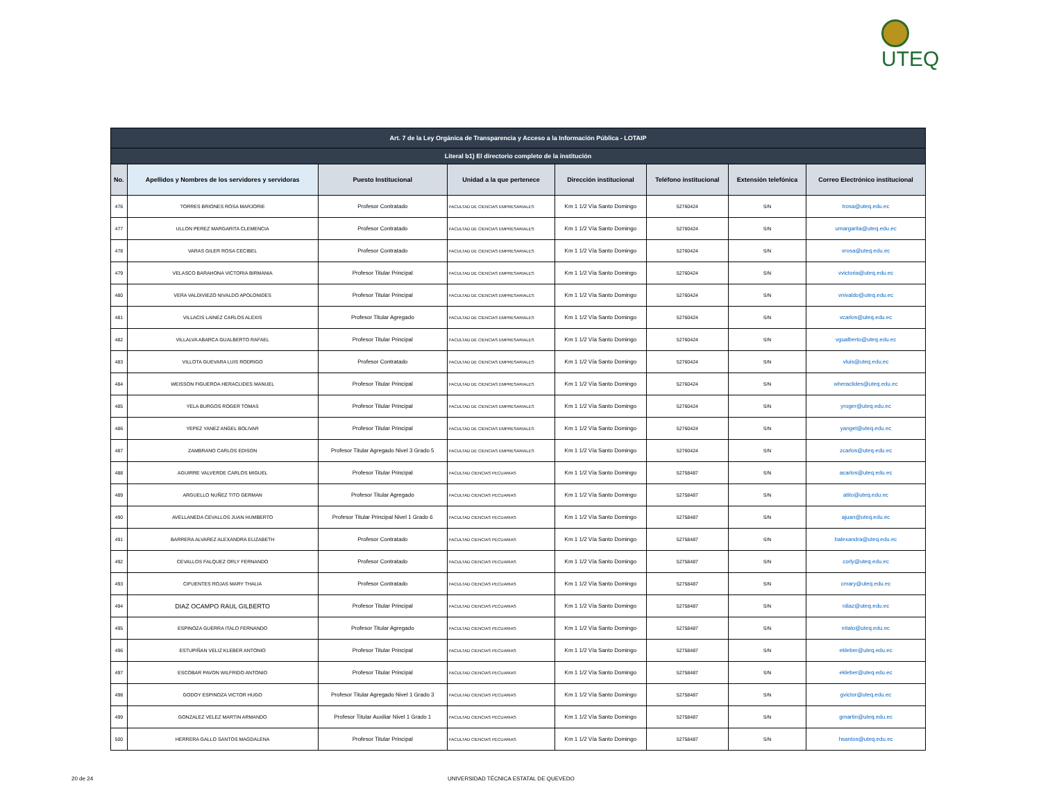UTEQ
| Art. 7 de la Ley Orgánica de Transparencia y Acceso a la Información Pública - LOTAIP | | | | | | | |
| --- | --- | --- | --- | --- | --- | --- | --- |
| Literal b1) El directorio completo de la institución | | | | | | | |
| No. | Apellidos y Nombres de los servidores y servidoras | Puesto Institucional | Unidad a la que pertenece | Dirección institucional | Teléfono institucional | Extensión telefónica | Correo Electrónico institucional |
| 476 | TORRES BRIONES ROSA MARJORIE | Profesor Contratado | FACULTAD DE CIENCIAS EMPRESARIALES | Km 1 1/2 Vía Santo Domingo | 52760424 | S/N | trosa@uteq.edu.ec |
| 477 | ULLON PEREZ MARGARITA CLEMENCIA | Profesor Contratado | FACULTAD DE CIENCIAS EMPRESARIALES | Km 1 1/2 Vía Santo Domingo | 52760424 | S/N | umargarita@uteq.edu.ec |
| 478 | VARAS GILER ROSA CECIBEL | Profesor Contratado | FACULTAD DE CIENCIAS EMPRESARIALES | Km 1 1/2 Vía Santo Domingo | 52760424 | S/N | vrosa@uteq.edu.ec |
| 479 | VELASCO BARAHONA VICTORIA BIRMANIA | Profesor Titular Principal | FACULTAD DE CIENCIAS EMPRESARIALES | Km 1 1/2 Vía Santo Domingo | 52760424 | S/N | vvictoria@uteq.edu.ec |
| 480 | VERA VALDIVIEZO NIVALDO APOLONIDES | Profesor Titular Principal | FACULTAD DE CIENCIAS EMPRESARIALES | Km 1 1/2 Vía Santo Domingo | 52760424 | S/N | vnivaldo@uteq.edu.ec |
| 481 | VILLACIS LAINEZ CARLOS ALEXIS | Profesor Titular Agregado | FACULTAD DE CIENCIAS EMPRESARIALES | Km 1 1/2 Vía Santo Domingo | 52760424 | S/N | vcarlos@uteq.edu.ec |
| 482 | VILLALVA ABARCA GUALBERTO RAFAEL | Profesor Titular Principal | FACULTAD DE CIENCIAS EMPRESARIALES | Km 1 1/2 Vía Santo Domingo | 52760424 | S/N | vgualberto@uteq.edu.ec |
| 483 | VILLOTA GUEVARA LUIS RODRIGO | Profesor Contratado | FACULTAD DE CIENCIAS EMPRESARIALES | Km 1 1/2 Vía Santo Domingo | 52760424 | S/N | vluis@uteq.edu.ec |
| 484 | WEISSON FIGUEROA HERACLIDES MANUEL | Profesor Titular Principal | FACULTAD DE CIENCIAS EMPRESARIALES | Km 1 1/2 Vía Santo Domingo | 52760424 | S/N | wheraclides@uteq.edu.ec |
| 485 | YELA BURGOS ROGER TOMAS | Profesor Titular Principal | FACULTAD DE CIENCIAS EMPRESARIALES | Km 1 1/2 Vía Santo Domingo | 52760424 | S/N | yroger@uteq.edu.ec |
| 486 | YEPEZ YANEZ ANGEL BOLIVAR | Profesor Titular Principal | FACULTAD DE CIENCIAS EMPRESARIALES | Km 1 1/2 Vía Santo Domingo | 52760424 | S/N | yangel@uteq.edu.ec |
| 487 | ZAMBRANO CARLOS EDISON | Profesor Titular Agregado Nivel 3 Grado 5 | FACULTAD DE CIENCIAS EMPRESARIALES | Km 1 1/2 Vía Santo Domingo | 52760424 | S/N | zcarlos@uteq.edu.ec |
| 488 | AGUIRRE VALVERDE CARLOS MIGUEL | Profesor Titular Principal | FACULTAD CIENCIAS PECUARIAS | Km 1 1/2 Vía Santo Domingo | 52758487 | S/N | acarlos@uteq.edu.ec |
| 489 | ARGUELLO NUÑEZ TITO GERMAN | Profesor Titular Agregado | FACULTAD CIENCIAS PECUARIAS | Km 1 1/2 Vía Santo Domingo | 52758487 | S/N | atito@uteq.edu.ec |
| 490 | AVELLANEDA CEVALLOS JUAN HUMBERTO | Profesor Titular Principal Nivel 1 Grado 6 | FACULTAD CIENCIAS PECUARIAS | Km 1 1/2 Vía Santo Domingo | 52758487 | S/N | ajuan@uteq.edu.ec |
| 491 | BARRERA ALVAREZ ALEXANDRA ELIZABETH | Profesor Contratado | FACULTAD CIENCIAS PECUARIAS | Km 1 1/2 Vía Santo Domingo | 52758487 | S/N | balexandra@uteq.edu.ec |
| 492 | CEVALLOS FALQUEZ ORLY FERNANDO | Profesor Contratado | FACULTAD CIENCIAS PECUARIAS | Km 1 1/2 Vía Santo Domingo | 52758487 | S/N | corly@uteq.edu.ec |
| 493 | CIFUENTES ROJAS MARY THALIA | Profesor Contratado | FACULTAD CIENCIAS PECUARIAS | Km 1 1/2 Vía Santo Domingo | 52758487 | S/N | cmary@uteq.edu.ec |
| 494 | DIAZ OCAMPO RAUL GILBERTO | Profesor Titular Principal | FACULTAD CIENCIAS PECUARIAS | Km 1 1/2 Vía Santo Domingo | 52758487 | S/N | rdiaz@uteq.edu.ec |
| 495 | ESPINOZA GUERRA ITALO FERNANDO | Profesor Titular Agregado | FACULTAD CIENCIAS PECUARIAS | Km 1 1/2 Vía Santo Domingo | 52758487 | S/N | eitalo@uteq.edu.ec |
| 496 | ESTUPIÑAN VELIZ KLEBER ANTONIO | Profesor Titular Principal | FACULTAD CIENCIAS PECUARIAS | Km 1 1/2 Vía Santo Domingo | 52758487 | S/N | ekleber@uteq.edu.ec |
| 497 | ESCOBAR PAVON WILFRIDO ANTONIO | Profesor Titular Principal | FACULTAD CIENCIAS PECUARIAS | Km 1 1/2 Vía Santo Domingo | 52758487 | S/N | ekleber@uteq.edu.ec |
| 498 | GODOY ESPINOZA VICTOR HUGO | Profesor Titular Agregado Nivel 1 Grado 3 | FACULTAD CIENCIAS PECUARIAS | Km 1 1/2 Vía Santo Domingo | 52758487 | S/N | gvictor@uteq.edu.ec |
| 499 | GONZALEZ VELEZ MARTIN ARMANDO | Profesor Titular Auxiliar Nivel 1 Grado 1 | FACULTAD CIENCIAS PECUARIAS | Km 1 1/2 Vía Santo Domingo | 52758487 | S/N | gmartin@uteq.edu.ec |
| 500 | HERRERA GALLO SANTOS MAGDALENA | Profesor Titular Principal | FACULTAD CIENCIAS PECUARIAS | Km 1 1/2 Vía Santo Domingo | 52758487 | S/N | hsantos@uteq.edu.ec |
20 de 24
UNIVERSIDAD TÉCNICA ESTATAL DE QUEVEDO